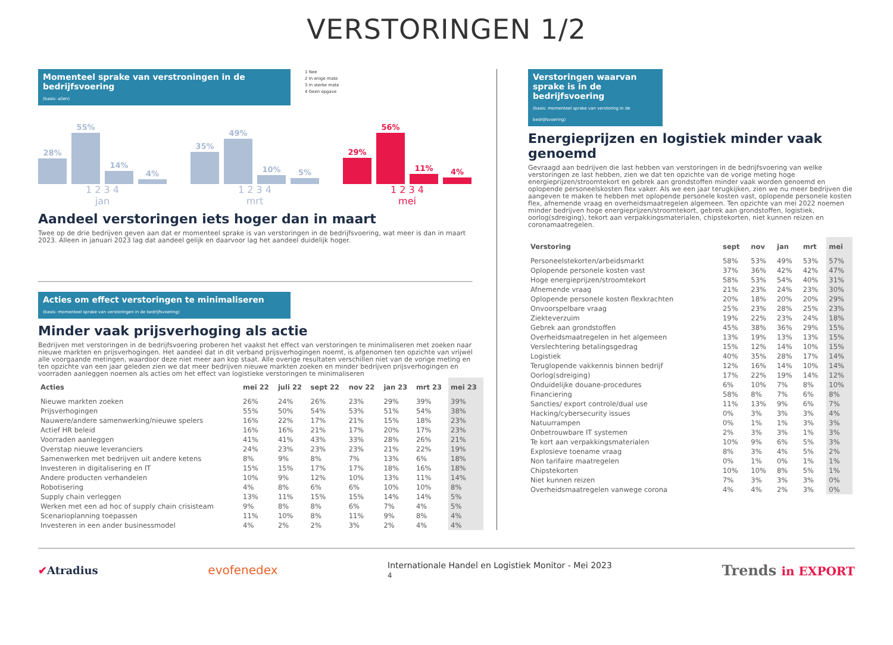VERSTORINGEN 1/2
Momenteel sprake van verstroningen in de bedrijfsvoering
(basis: allen)
1 Nee
2 In enige mate
3 In sterke mate
4 Geen opgave
28%
55%
14%
4%
1 2 3 4
jan
35%
49%
10%
5%
1 2 3 4
mrt
29%
56%
11%
4%
1 2 3 4
mei
Aandeel verstoringen iets hoger dan in maart
Twee op de drie bedrijven geven aan dat er momenteel sprake is van verstoringen in de bedrijfsvoering, wat meer is dan in maart 2023. Alleen in januari 2023 lag dat aandeel gelijk en daarvoor lag het aandeel duidelijk hoger.
Acties om effect verstoringen te minimaliseren
(basis: momenteel sprake van verstoringen in de bedrijfsvoering)
Minder vaak prijsverhoging als actie
Bedrijven met verstoringen in de bedrijfsvoering proberen het vaakst het effect van verstoringen te minimaliseren met zoeken naar nieuwe markten en prijsverhogingen. Het aandeel dat in dit verband prijsverhogingen noemt, is afgenomen ten opzichte van vrijwel alle voorgaande metingen, waardoor deze niet meer aan kop staat. Alle overige resultaten verschillen niet van de vorige meting en ten opzichte van een jaar geleden zien we dat meer bedrijven nieuwe markten zoeken en minder bedrijven prijsverhogingen en voorraden aanleggen noemen als acties om het effect van logistieke verstoringen te minimaliseren
| Acties | mei 22 | juli 22 | sept 22 | nov 22 | jan 23 | mrt 23 | mei 23 |
| --- | --- | --- | --- | --- | --- | --- | --- |
| Nieuwe markten zoeken | 26% | 24% | 26% | 23% | 29% | 39% | 39% |
| Prijsverhogingen | 55% | 50% | 54% | 53% | 51% | 54% | 38% |
| Nauwere/andere samenwerking/nieuwe spelers | 16% | 22% | 17% | 21% | 15% | 18% | 23% |
| Actief HR beleid | 16% | 16% | 21% | 17% | 20% | 17% | 23% |
| Voorraden aanleggen | 41% | 41% | 43% | 33% | 28% | 26% | 21% |
| Overstap nieuwe leveranciers | 24% | 23% | 23% | 23% | 21% | 22% | 19% |
| Samenwerken met bedrijven uit andere ketens | 8% | 9% | 8% | 7% | 13% | 6% | 18% |
| Investeren in digitalisering en IT | 15% | 15% | 17% | 17% | 18% | 16% | 18% |
| Andere producten verhandelen | 10% | 9% | 12% | 10% | 13% | 11% | 14% |
| Robotisering | 4% | 8% | 6% | 6% | 10% | 10% | 8% |
| Supply chain verleggen | 13% | 11% | 15% | 15% | 14% | 14% | 5% |
| Werken met een ad hoc of supply chain crisisteam | 9% | 8% | 8% | 6% | 7% | 4% | 5% |
| Scenarioplanning toepassen | 11% | 10% | 8% | 11% | 9% | 8% | 4% |
| Investeren in een ander businessmodel | 4% | 2% | 2% | 3% | 2% | 4% | 4% |
Verstoringen waarvan sprake is in de bedrijfsvoering
(basis: momenteel sprake van verstoring in de bedrijfsvoering)
Energieprijzen en logistiek minder vaak genoemd
Gevraagd aan bedrijven die last hebben van verstoringen in de bedrijfsvoering van welke verstoringen ze last hebben, zien we dat ten opzichte van de vorige meting hoge energieprijzen/stroomtekort en gebrek aan grondstoffen minder vaak worden genoemd en oplopende personeelskosten flex vaker. Als we een jaar terugkijken, zien we nu meer bedrijven die aangeven te maken te hebben met oplopende personele kosten vast, oplopende personele kosten flex, afnemende vraag en overheidsmaatregelen algemeen. Ten opzichte van mei 2022 noemen minder bedrijven hoge energieprijzen/stroomtekort, gebrek aan grondstoffen, logistiek, oorlog(sdreiging), tekort aan verpakkingsmaterialen, chipstekorten, niet kunnen reizen en coronamaatregelen.
| Verstoring | sept | nov | jan | mrt | mei |
| --- | --- | --- | --- | --- | --- |
| Personeelstekorten/arbeidsmarkt | 58% | 53% | 49% | 53% | 57% |
| Oplopende personele kosten vast | 37% | 36% | 42% | 42% | 47% |
| Hoge energieprijzen/stroomtekort | 58% | 53% | 54% | 40% | 31% |
| Afnemende vraag | 21% | 23% | 24% | 23% | 30% |
| Oplopende personele kosten flexkrachten | 20% | 18% | 20% | 20% | 29% |
| Onvoorspelbare vraag | 25% | 23% | 28% | 25% | 23% |
| Ziekteverzuim | 19% | 22% | 23% | 24% | 18% |
| Gebrek aan grondstoffen | 45% | 38% | 36% | 29% | 15% |
| Overheidsmaatregelen in het algemeen | 13% | 19% | 13% | 13% | 15% |
| Verslechtering betalingsgedrag | 15% | 12% | 14% | 10% | 15% |
| Logistiek | 40% | 35% | 28% | 17% | 14% |
| Teruglopende vakkennis binnen bedrijf | 12% | 16% | 14% | 10% | 14% |
| Oorlog(sdreiging) | 17% | 22% | 19% | 14% | 12% |
| Onduidelijke douane-procedures | 6% | 10% | 7% | 8% | 10% |
| Financiering | 58% | 8% | 7% | 6% | 8% |
| Sancties/ export controle/dual use | 11% | 13% | 9% | 6% | 7% |
| Hacking/cybersecurity issues | 0% | 3% | 3% | 3% | 4% |
| Natuurrampen | 0% | 1% | 1% | 3% | 3% |
| Onbetrouwbare IT systemen | 2% | 3% | 3% | 1% | 3% |
| Te kort aan verpakkingsmaterialen | 10% | 9% | 6% | 5% | 3% |
| Explosieve toename vraag | 8% | 3% | 4% | 5% | 2% |
| Non tarifaire maatregelen | 0% | 1% | 0% | 1% | 1% |
| Chipstekorten | 10% | 10% | 8% | 5% | 1% |
| Niet kunnen reizen | 7% | 3% | 3% | 3% | 0% |
| Overheidsmaatregelen vanwege corona | 4% | 4% | 2% | 3% | 0% |
✔Atradius evofenedex Internationale Handel en Logistiek Monitor - Mei 2023
4 Trends in EXPORT